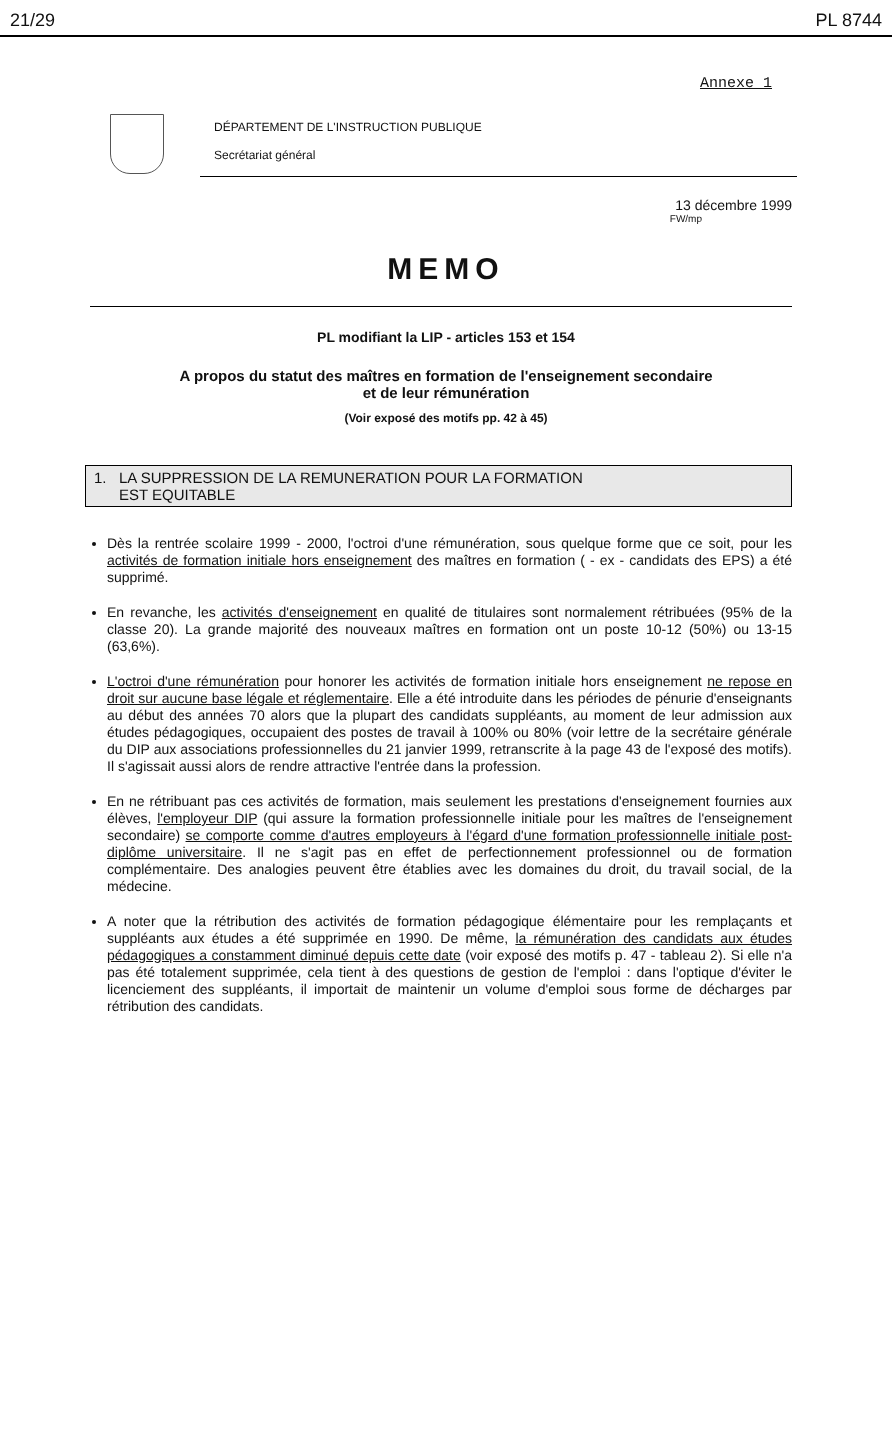21/29 PL 8744
Annexe 1
DÉPARTEMENT DE L'INSTRUCTION PUBLIQUE
Secrétariat général
13 décembre 1999
FW/mp
MEMO
PL modifiant la LIP - articles 153 et 154
A propos du statut des maîtres en formation de l'enseignement secondaire
et de leur rémunération
(Voir exposé des motifs pp. 42 à 45)
1. LA SUPPRESSION DE LA REMUNERATION POUR LA FORMATION
EST EQUITABLE
Dès la rentrée scolaire 1999 - 2000, l'octroi d'une rémunération, sous quelque forme que ce soit, pour les activités de formation initiale hors enseignement des maîtres en formation ( - ex - candidats des EPS) a été supprimé.
En revanche, les activités d'enseignement en qualité de titulaires sont normalement rétribuées (95% de la classe 20). La grande majorité des nouveaux maîtres en formation ont un poste 10-12 (50%) ou 13-15 (63,6%).
L'octroi d'une rémunération pour honorer les activités de formation initiale hors enseignement ne repose en droit sur aucune base légale et réglementaire. Elle a été introduite dans les périodes de pénurie d'enseignants au début des années 70 alors que la plupart des candidats suppléants, au moment de leur admission aux études pédagogiques, occupaient des postes de travail à 100% ou 80% (voir lettre de la secrétaire générale du DIP aux associations professionnelles du 21 janvier 1999, retranscrite à la page 43 de l'exposé des motifs). Il s'agissait aussi alors de rendre attractive l'entrée dans la profession.
En ne rétribuant pas ces activités de formation, mais seulement les prestations d'enseignement fournies aux élèves, l'employeur DIP (qui assure la formation professionnelle initiale pour les maîtres de l'enseignement secondaire) se comporte comme d'autres employeurs à l'égard d'une formation professionnelle initiale post-diplôme universitaire. Il ne s'agit pas en effet de perfectionnement professionnel ou de formation complémentaire. Des analogies peuvent être établies avec les domaines du droit, du travail social, de la médecine.
A noter que la rétribution des activités de formation pédagogique élémentaire pour les remplaçants et suppléants aux études a été supprimée en 1990. De même, la rémunération des candidats aux études pédagogiques a constamment diminué depuis cette date (voir exposé des motifs p. 47 - tableau 2). Si elle n'a pas été totalement supprimée, cela tient à des questions de gestion de l'emploi : dans l'optique d'éviter le licenciement des suppléants, il importait de maintenir un volume d'emploi sous forme de décharges par rétribution des candidats.